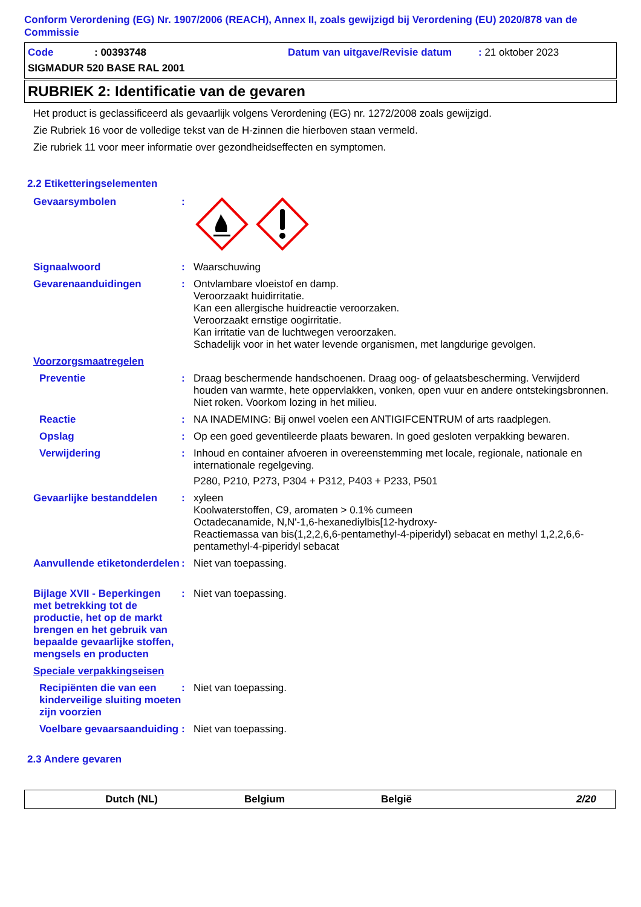Conform Verordening (EG) Nr. 1907/2006 (REACH), Annex II, zoals gewijzigd bij Verordening (EU) 2020/878 van de Commissie
Code: 00393748 Datum van uitgave/Revisie datum: 21 oktober 2023
SIGMADUR 520 BASE RAL 2001
RUBRIEK 2: Identificatie van de gevaren
Het product is geclassificeerd als gevaarlijk volgens Verordening (EG) nr. 1272/2008 zoals gewijzigd.
Zie Rubriek 16 voor de volledige tekst van de H-zinnen die hierboven staan vermeld.
Zie rubriek 11 voor meer informatie over gezondheidseffecten en symptomen.
2.2 Etiketteringselementen
Gevaarsymbolen :
Signaalwoord :
Waarschuwing
Gevarenaanduidingen :
Ontvlambare vloeistof en damp.
Veroorzaakt huidirritatie.
Kan een allergische huidreactie veroorzaken.
Veroorzaakt ernstige oogirritatie.
Kan irritatie van de luchtwegen veroorzaken.
Schadelijk voor in het water levende organismen, met langdurige gevolgen.
Voorzorgsmaatregelen
Preventie :
Draag beschermende handschoenen. Draag oog- of gelaatsbescherming. Verwijderd houden van warmte, hete oppervlakken, vonken, open vuur en andere ontstekingsbronnen. Niet roken. Voorkom lozing in het milieu.
Reactie :
NA INADEMING: Bij onwel voelen een ANTIGIFCENTRUM of arts raadplegen.
Opslag :
Op een goed geventileerde plaats bewaren. In goed gesloten verpakking bewaren.
Verwijdering :
Inhoud en container afvoeren in overeenstemming met locale, regionale, nationale en internationale regelgeving.
P280, P210, P273, P304 + P312, P403 + P233, P501
Gevaarlijke bestanddelen :
xyleen
Koolwaterstoffen, C9, aromaten > 0.1% cumeen
Octadecanamide, N,N'-1,6-hexanediylbis[12-hydroxy-
Reactiemassa van bis(1,2,2,6,6-pentamethyl-4-piperidyl) sebacat en methyl 1,2,2,6,6-pentamethyl-4-piperidyl sebacat
Aanvullende etiketonderdelen
:
Niet van toepassing.
Bijlage XVII - Beperkingen met betrekking tot de productie, het op de markt brengen en het gebruik van bepaalde gevaarlijke stoffen, mengsels en producten
:
Niet van toepassing.
Speciale verpakkingseisen
Recipiënten die van een kinderveilige sluiting moeten zijn voorzien
:
Niet van toepassing.
Voelbare gevaarsaanduiding
:
Niet van toepassing.
2.3 Andere gevaren
Dutch (NL) Belgium België 2/20